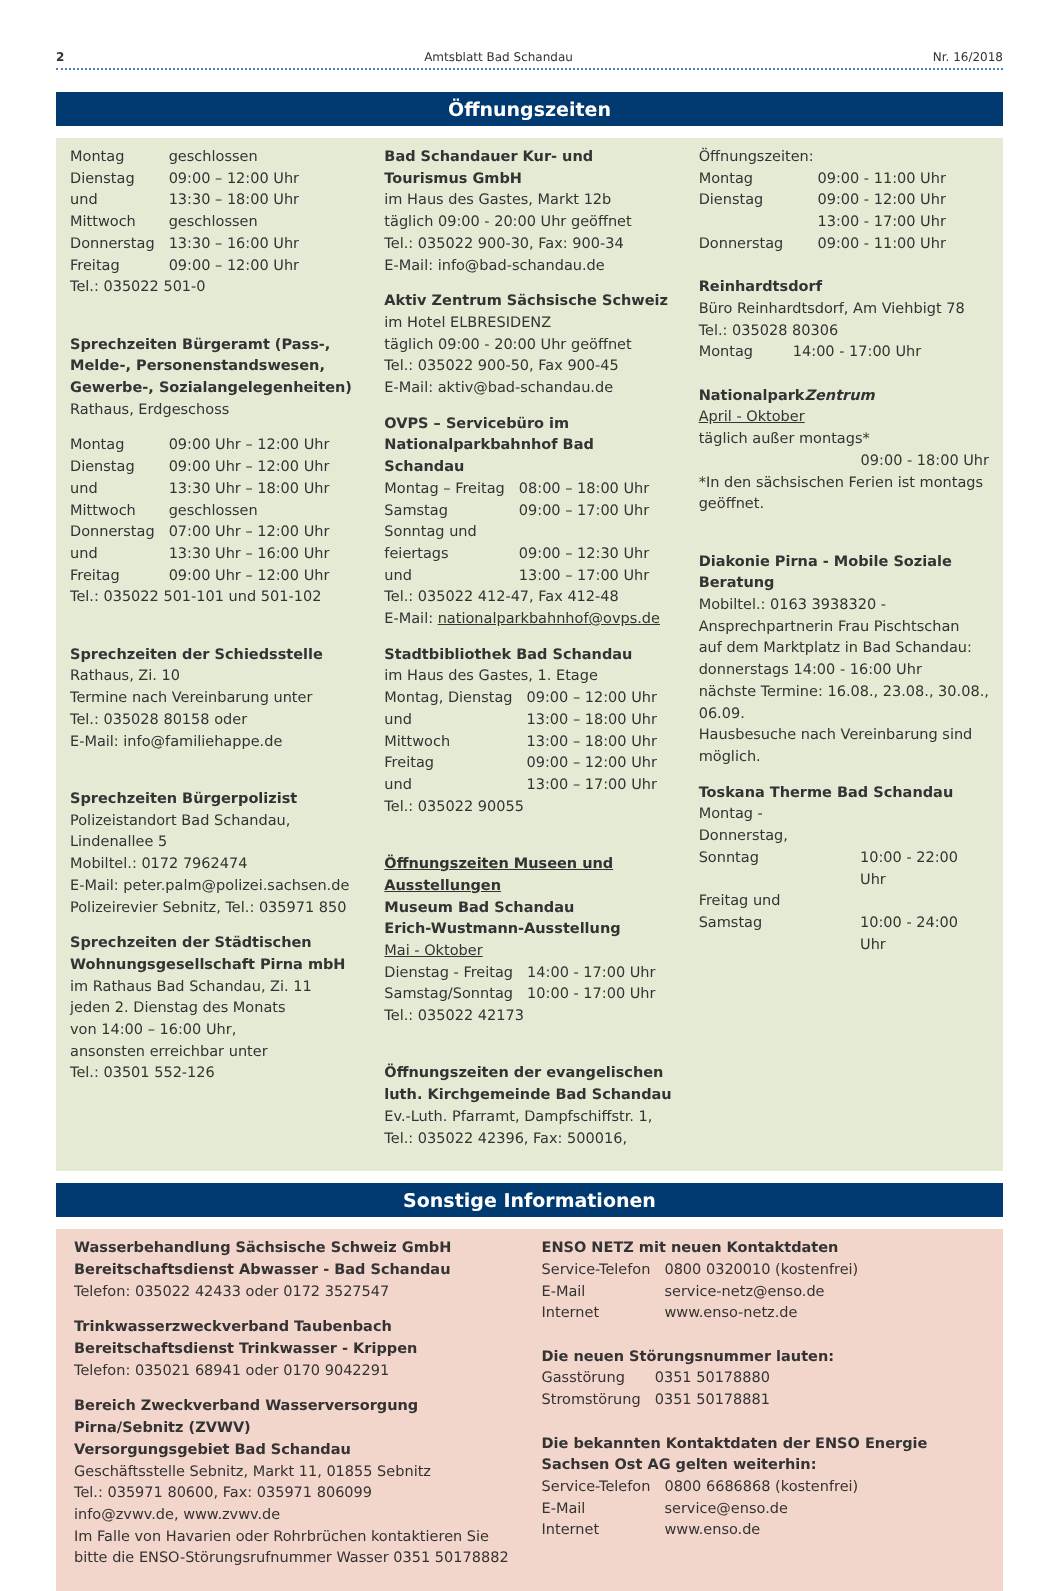2 Amtsblatt Bad Schandau Nr. 16/2018
Öffnungszeiten
| Montag | geschlossen |
| Dienstag | 09:00 – 12:00 Uhr |
| und | 13:30 – 18:00 Uhr |
| Mittwoch | geschlossen |
| Donnerstag | 13:30 – 16:00 Uhr |
| Freitag | 09:00 – 12:00 Uhr |
Tel.: 035022 501-0
Sprechzeiten Bürgeramt (Pass-, Melde-, Personenstandswesen, Gewerbe-, Sozialangelegenheiten)
Rathaus, Erdgeschoss
| Montag | 09:00 Uhr – 12:00 Uhr |
| Dienstag | 09:00 Uhr – 12:00 Uhr |
| und | 13:30 Uhr – 18:00 Uhr |
| Mittwoch | geschlossen |
| Donnerstag | 07:00 Uhr – 12:00 Uhr |
| und | 13:30 Uhr – 16:00 Uhr |
| Freitag | 09:00 Uhr – 12:00 Uhr |
Tel.: 035022 501-101 und 501-102
Sprechzeiten der Schiedsstelle
Rathaus, Zi. 10
Termine nach Vereinbarung unter
Tel.: 035028 80158 oder
E-Mail: info@familiehappe.de
Sprechzeiten Bürgerpolizist
Polizeistandort Bad Schandau, Lindenallee 5
Mobiltel.: 0172 7962474
E-Mail: peter.palm@polizei.sachsen.de
Polizeirevier Sebnitz, Tel.: 035971 850
Sprechzeiten der Städtischen Wohnungsgesellschaft Pirna mbH
im Rathaus Bad Schandau, Zi. 11
jeden 2. Dienstag des Monats
von 14:00 – 16:00 Uhr,
ansonsten erreichbar unter
Tel.: 03501 552-126
Bad Schandauer Kur- und Tourismus GmbH
im Haus des Gastes, Markt 12b
täglich 09:00 - 20:00 Uhr geöffnet
Tel.: 035022 900-30, Fax: 900-34
E-Mail: info@bad-schandau.de
Aktiv Zentrum Sächsische Schweiz
im Hotel ELBRESIDENZ
täglich 09:00 - 20:00 Uhr geöffnet
Tel.: 035022 900-50, Fax 900-45
E-Mail: aktiv@bad-schandau.de
OVPS – Servicebüro im Nationalparkbahnhof Bad Schandau
| Montag – Freitag | 08:00 – 18:00 Uhr |
| Samstag | 09:00 – 17:00 Uhr |
| Sonntag und | |
| feiertags | 09:00 – 12:30 Uhr |
| und | 13:00 – 17:00 Uhr |
Tel.: 035022 412-47, Fax 412-48
E-Mail: nationalparkbahnhof@ovps.de
Stadtbibliothek Bad Schandau
im Haus des Gastes, 1. Etage
| Montag, Dienstag | 09:00 – 12:00 Uhr |
| und | 13:00 – 18:00 Uhr |
| Mittwoch | 13:00 – 18:00 Uhr |
| Freitag | 09:00 – 12:00 Uhr |
| und | 13:00 – 17:00 Uhr |
Tel.: 035022 90055
Öffnungszeiten Museen und Ausstellungen
Museum Bad Schandau
Erich-Wustmann-Ausstellung
Mai - Oktober
| Dienstag - Freitag | 14:00 - 17:00 Uhr |
| Samstag/Sonntag | 10:00 - 17:00 Uhr |
Tel.: 035022 42173
Öffnungszeiten der evangelischen luth. Kirchgemeinde Bad Schandau
Ev.-Luth. Pfarramt, Dampfschiffstr. 1,
Tel.: 035022 42396, Fax: 500016,
Öffnungszeiten:
| Montag | 09:00 - 11:00 Uhr |
| Dienstag | 09:00 - 12:00 Uhr |
| | 13:00 - 17:00 Uhr |
| Donnerstag | 09:00 - 11:00 Uhr |
Reinhardtsdorf
Büro Reinhardtsdorf, Am Viehbigt 78
Tel.: 035028 80306
| Montag | 14:00 - 17:00 Uhr |
NationalparkZentrum
April - Oktober
täglich außer montags*
09:00 - 18:00 Uhr
*In den sächsischen Ferien ist montags geöffnet.
Diakonie Pirna - Mobile Soziale Beratung
Mobiltel.: 0163 3938320 - Ansprechpartnerin Frau Pischtschan
auf dem Marktplatz in Bad Schandau:
donnerstags 14:00 - 16:00 Uhr
nächste Termine: 16.08., 23.08., 30.08., 06.09.
Hausbesuche nach Vereinbarung sind möglich.
Toskana Therme Bad Schandau
| Montag - Donnerstag, | |
| Sonntag | 10:00 - 22:00 Uhr |
| Freitag und | |
| Samstag | 10:00 - 24:00 Uhr |
Sonstige Informationen
Wasserbehandlung Sächsische Schweiz GmbH
Bereitschaftsdienst Abwasser - Bad Schandau
Telefon: 035022 42433 oder 0172 3527547
Trinkwasserzweckverband Taubenbach
Bereitschaftsdienst Trinkwasser - Krippen
Telefon: 035021 68941 oder 0170 9042291
Bereich Zweckverband Wasserversorgung Pirna/Sebnitz (ZVWV)
Versorgungsgebiet Bad Schandau
Geschäftsstelle Sebnitz, Markt 11, 01855 Sebnitz
Tel.: 035971 80600, Fax: 035971 806099
info@zvwv.de, www.zvwv.de
Im Falle von Havarien oder Rohrbrüchen kontaktieren Sie bitte die ENSO-Störungsrufnummer Wasser 0351 50178882
ENSO NETZ mit neuen Kontaktdaten
| Service-Telefon | 0800 0320010 (kostenfrei) |
| E-Mail | service-netz@enso.de |
| Internet | www.enso-netz.de |
Die neuen Störungsnummer lauten:
| Gasstörung | 0351 50178880 |
| Stromstörung | 0351 50178881 |
Die bekannten Kontaktdaten der ENSO Energie Sachsen Ost AG gelten weiterhin:
| Service-Telefon | 0800 6686868 (kostenfrei) |
| E-Mail | service@enso.de |
| Internet | www.enso.de |